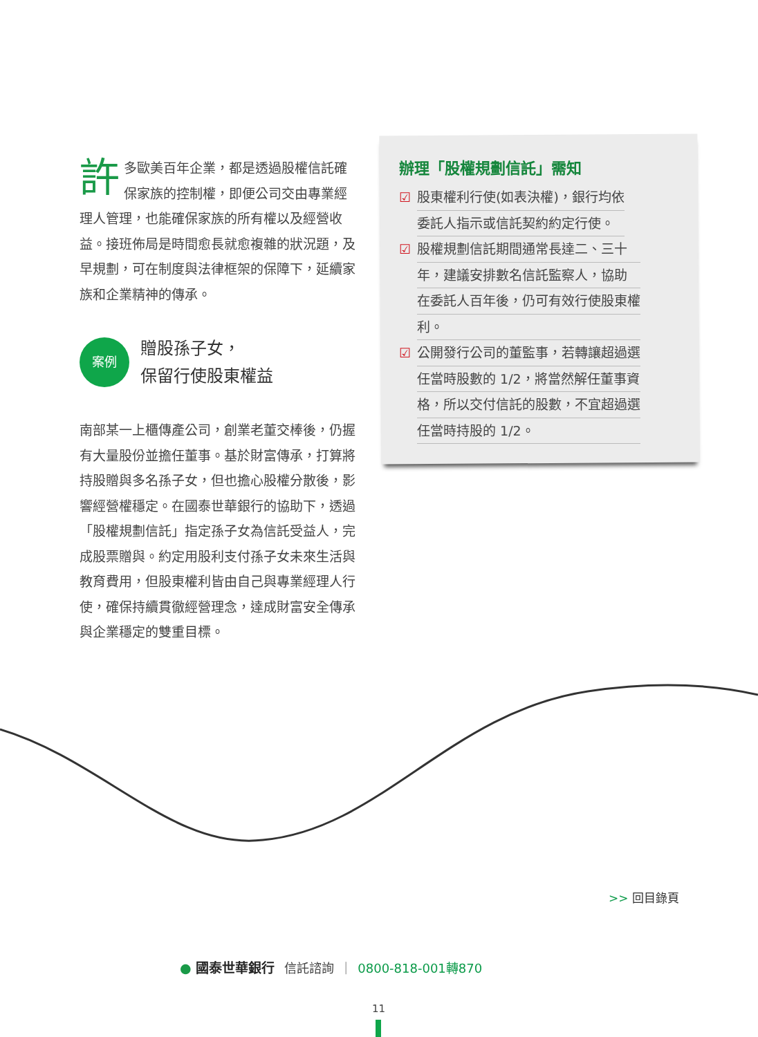許多歐美百年企業，都是透過股權信託確保家族的控制權，即便公司交由專業經理人管理，也能確保家族的所有權以及經營收益。接班佈局是時間愈長就愈複雜的狀況題，及早規劃，可在制度與法律框架的保障下，延續家族和企業精神的傳承。
案例
贈股孫子女，
保留行使股東權益
南部某一上櫃傳產公司，創業老董交棒後，仍握有大量股份並擔任董事。基於財富傳承，打算將持股贈與多名孫子女，但也擔心股權分散後，影響經營權穩定。在國泰世華銀行的協助下，透過「股權規劃信託」指定孫子女為信託受益人，完成股票贈與。約定用股利支付孫子女未來生活與教育費用，但股東權利皆由自己與專業經理人行使，確保持續貫徹經營理念，達成財富安全傳承與企業穩定的雙重目標。
辦理「股權規劃信託」需知
☑ 股東權利行使(如表決權)，銀行均依
委託人指示或信託契約約定行使。
☑ 股權規劃信託期間通常長達二、三十
年，建議安排數名信託監察人，協助
在委託人百年後，仍可有效行使股東權
利。
☑ 公開發行公司的董監事，若轉讓超過選
任當時股數的 1/2，將當然解任董事資
格，所以交付信託的股數，不宜超過選
任當時持股的 1/2。
>> 回目錄頁
● 國泰世華銀行 信託諮詢 | 0800-818-001轉870
11